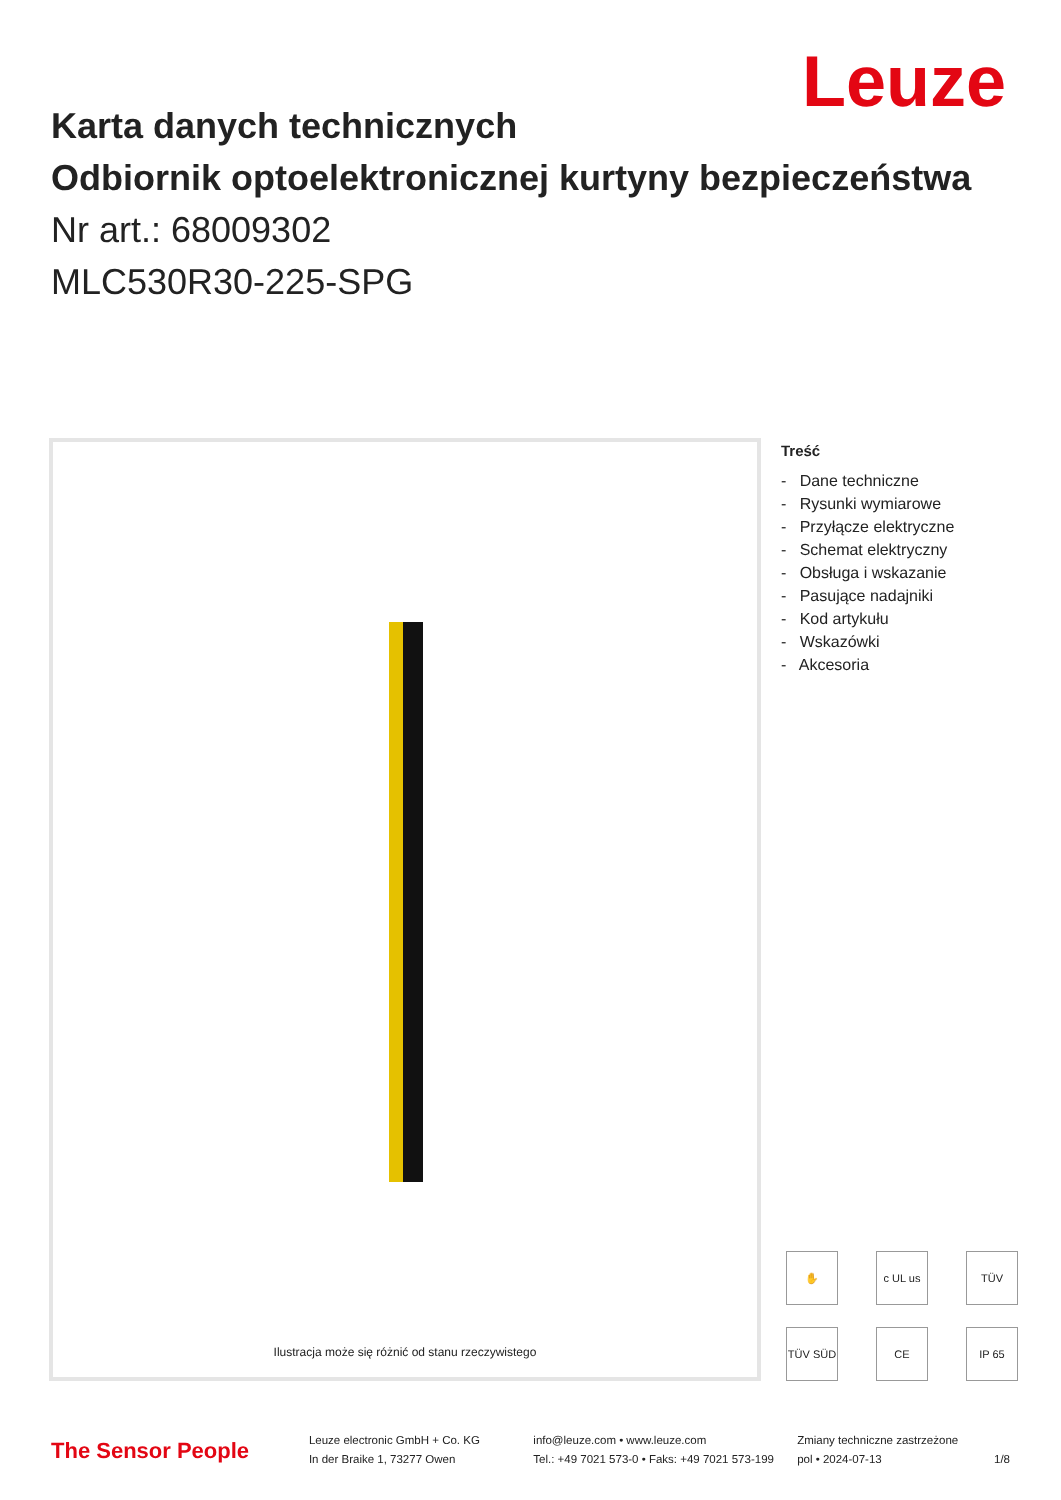Leuze
Karta danych technicznych
Odbiornik optoelektronicznej kurtyny bezpieczeństwa
Nr art.: 68009302
MLC530R30-225-SPG
Ilustracja może się różnić od stanu rzeczywistego
Treść
- Dane techniczne
- Rysunki wymiarowe
- Przyłącze elektryczne
- Schemat elektryczny
- Obsługa i wskazanie
- Pasujące nadajniki
- Kod artykułu
- Wskazówki
- Akcesoria
✋ c UL us TÜV TÜV SÜD CE IP 65
The Sensor People
Leuze electronic GmbH + Co. KG
In der Braike 1, 73277 Owen
info@leuze.com • www.leuze.com
Tel.: +49 7021 573-0 • Faks: +49 7021 573-199
Zmiany techniczne zastrzeżone
pol • 2024-07-13
1/8